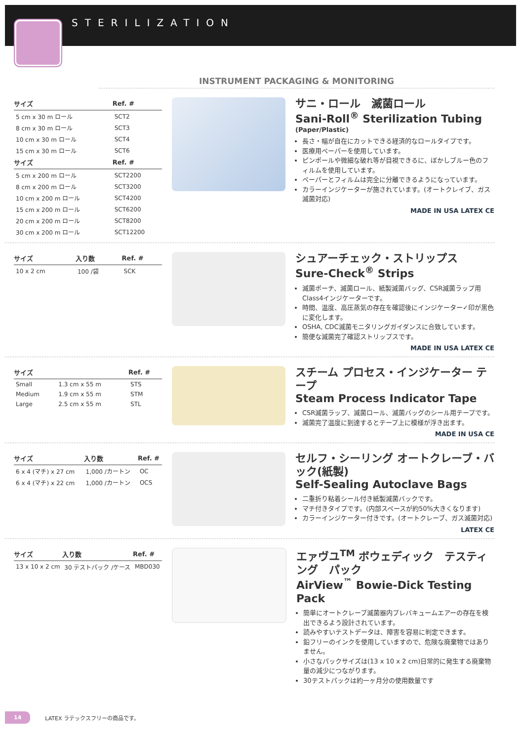STERILIZATION
INSTRUMENT PACKAGING & MONITORING
| サイズ | Ref. # |
| --- | --- |
| 5 cm x 30 m ロール | SCT2 |
| 8 cm x 30 m ロール | SCT3 |
| 10 cm x 30 m ロール | SCT4 |
| 15 cm x 30 m ロール | SCT6 |
| サイズ | Ref. # |
| 5 cm x 200 m ロール | SCT2200 |
| 8 cm x 200 m ロール | SCT3200 |
| 10 cm x 200 m ロール | SCT4200 |
| 15 cm x 200 m ロール | SCT6200 |
| 20 cm x 200 m ロール | SCT8200 |
| 30 cm x 200 m ロール | SCT12200 |
サニ・ロール　滅菌ロール
Sani-Roll<sup>®</sup> Sterilization Tubing
(Paper/Plastic)
長さ・幅が自在にカットできる経済的なロールタイプです。
医療用ペーパーを使用しています。
ピンポールや微細な破れ等が目視できるに、ぼかしブルー色のフィルムを使用しています。
ペーパーとフィルムは完全に分離できるようになっています。
カラーインジケーターが施されています。(オートクレイブ、ガス滅菌対応)
MADE IN USA LATEX CE
| サイズ | 入り数 | Ref. # |
| --- | --- | --- |
| 10 x 2 cm | 100 /袋 | SCK |
シュアーチェック・ストリップス
Sure-Check<sup>®</sup> Strips
滅菌ポーチ、滅菌ロール、紙製滅菌バッグ、CSR滅菌ラップ用Class4インジケーターです。
時間、温度、高圧蒸気の存在を確認後にインジケーター✓印が黒色に変化します。
OSHA, CDC滅菌モニタリングガイダンスに合致しています。
簡便な滅菌完了確認ストリップスです。
MADE IN USA LATEX CE
| サイズ | | Ref. # |
| --- | --- | --- |
| Small | 1.3 cm x 55 m | STS |
| Medium | 1.9 cm x 55 m | STM |
| Large | 2.5 cm x 55 m | STL |
スチーム プロセス・インジケーター テープ
Steam Process Indicator Tape
CSR滅菌ラップ、滅菌ロール、滅菌バッグのシール用テープです。
滅菌完了温度に到達するとテープ上に模様が浮き出ます。
MADE IN USA CE
| サイズ | 入り数 | Ref. # |
| --- | --- | --- |
| 6 x 4 (マチ) x 27 cm | 1,000 /カートン | OC |
| 6 x 4 (マチ) x 22 cm | 1,000 /カートン | OCS |
セルフ・シーリング オートクレーブ・バック(紙製)
Self-Sealing Autoclave Bags
二重折り粘着シール付き紙製滅菌バックです。
マチ付きタイプです。(内部スペースが約50%大きくなります)
カラーインジケーター付きです。(オートクレーブ、ガス滅菌対応)
LATEX CE
| サイズ | 入り数 | Ref. # |
| --- | --- | --- |
| 13 x 10 x 2 cm | 30 テストパック /ケース | MBD030 |
エァヴユ<sup>TM</sup> ボウェディック　テスティング　パック
AirView<sup>™</sup> Bowie-Dick Testing Pack
簡単にオートクレーブ滅菌器内プレバキュームエアーの存在を検出できるよう設計されています。
読みやすいテストデータは、障害を容易に判定できます。
鉛フリーのインクを使用していますので、危険な廃棄物ではありません。
小さなパックサイズは(13 x 10 x 2 cm)日常的に発生する廃棄物量の減少につながります。
30テストパックは約一ヶ月分の使用数量です
14 LATEX ラテックスフリーの商品です。